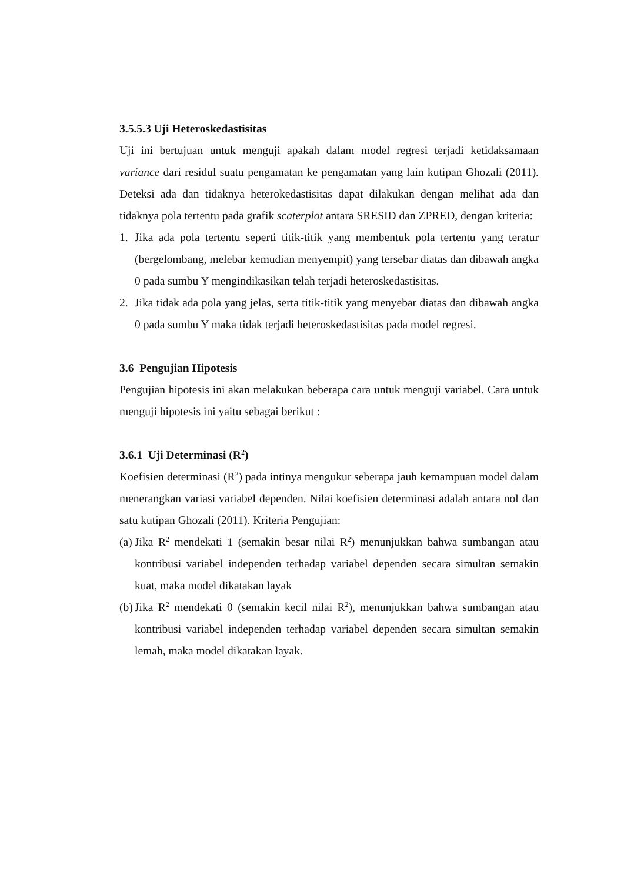3.5.5.3 Uji Heteroskedastisitas
Uji ini bertujuan untuk menguji apakah dalam model regresi terjadi ketidaksamaan variance dari residul suatu pengamatan ke pengamatan yang lain kutipan Ghozali (2011). Deteksi ada dan tidaknya heterokedastisitas dapat dilakukan dengan melihat ada dan tidaknya pola tertentu pada grafik scaterplot antara SRESID dan ZPRED, dengan kriteria:
1. Jika ada pola tertentu seperti titik-titik yang membentuk pola tertentu yang teratur (bergelombang, melebar kemudian menyempit) yang tersebar diatas dan dibawah angka 0 pada sumbu Y mengindikasikan telah terjadi heteroskedastisitas.
2. Jika tidak ada pola yang jelas, serta titik-titik yang menyebar diatas dan dibawah angka 0 pada sumbu Y maka tidak terjadi heteroskedastisitas pada model regresi.
3.6 Pengujian Hipotesis
Pengujian hipotesis ini akan melakukan beberapa cara untuk menguji variabel. Cara untuk menguji hipotesis ini yaitu sebagai berikut :
3.6.1 Uji Determinasi (R<sup>2</sup>)
Koefisien determinasi (R<sup>2</sup>) pada intinya mengukur seberapa jauh kemampuan model dalam menerangkan variasi variabel dependen. Nilai koefisien determinasi adalah antara nol dan satu kutipan Ghozali (2011). Kriteria Pengujian:
(a)
Jika R<sup>2</sup> mendekati 1 (semakin besar nilai R<sup>2</sup>) menunjukkan bahwa sumbangan atau kontribusi variabel independen terhadap variabel dependen secara simultan semakin kuat, maka model dikatakan layak
(b)
Jika R<sup>2</sup> mendekati 0 (semakin kecil nilai R<sup>2</sup>), menunjukkan bahwa sumbangan atau kontribusi variabel independen terhadap variabel dependen secara simultan semakin lemah, maka model dikatakan layak.